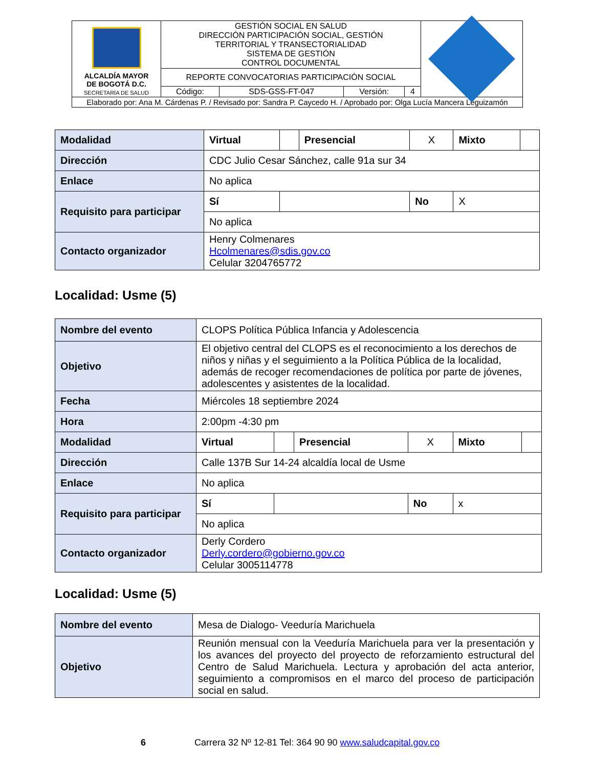| ALCALDÍA MAYOR DE BOGOTÁ D.C. SECRETARÍA DE SALUD | GESTIÓN SOCIAL EN SALUD DIRECCIÓN PARTICIPACIÓN SOCIAL, GESTIÓN TERRITORIAL Y TRANSECTORIALIDAD SISTEMA DE GESTIÓN CONTROL DOCUMENTAL | | | | |
| | REPORTE CONVOCATORIAS PARTICIPACIÓN SOCIAL | | | | |
| | Código: | SDS-GSS-FT-047 | Versión: | 4 | |
| Elaborado por: Ana M. Cárdenas P. / Revisado por: Sandra P. Caycedo H. / Aprobado por: Olga Lucía Mancera Leguizamón | | | | | |
| Modalidad | Virtual | | Presencial | X | Mixto | |
| Dirección | CDC Julio Cesar Sánchez, calle 91a sur 34 | | | | | |
| Enlace | No aplica | | | | | |
| Requisito para participar | Sí | | | No | X | |
| | No aplica | | | | | |
| Contacto organizador | Henry Colmenares Hcolmenares@sdis.gov.co Celular 3204765772 | | | | | |
Localidad: Usme (5)
| Nombre del evento | CLOPS Política Pública Infancia y Adolescencia | | | | | |
| Objetivo | El objetivo central del CLOPS es el reconocimiento a los derechos de niños y niñas y el seguimiento a la Política Pública de la localidad, además de recoger recomendaciones de política por parte de jóvenes, adolescentes y asistentes de la localidad. | | | | | |
| Fecha | Miércoles 18 septiembre 2024 | | | | | |
| Hora | 2:00pm -4:30 pm | | | | | |
| Modalidad | Virtual | | Presencial | X | Mixto | |
| Dirección | Calle 137B Sur 14-24 alcaldía local de Usme | | | | | |
| Enlace | No aplica | | | | | |
| Requisito para participar | Sí | | | No | x | |
| | No aplica | | | | | |
| Contacto organizador | Derly Cordero Derly.cordero@gobierno.gov.co Celular 3005114778 | | | | | |
Localidad: Usme (5)
| Nombre del evento | Mesa de Dialogo- Veeduría Marichuela |
| Objetivo | Reunión mensual con la Veeduría Marichuela para ver la presentación y los avances del proyecto del proyecto de reforzamiento estructural del Centro de Salud Marichuela. Lectura y aprobación del acta anterior, seguimiento a compromisos en el marco del proceso de participación social en salud. |
6 Carrera 32 Nº 12-81 Tel: 364 90 90 www.saludcapital.gov.co